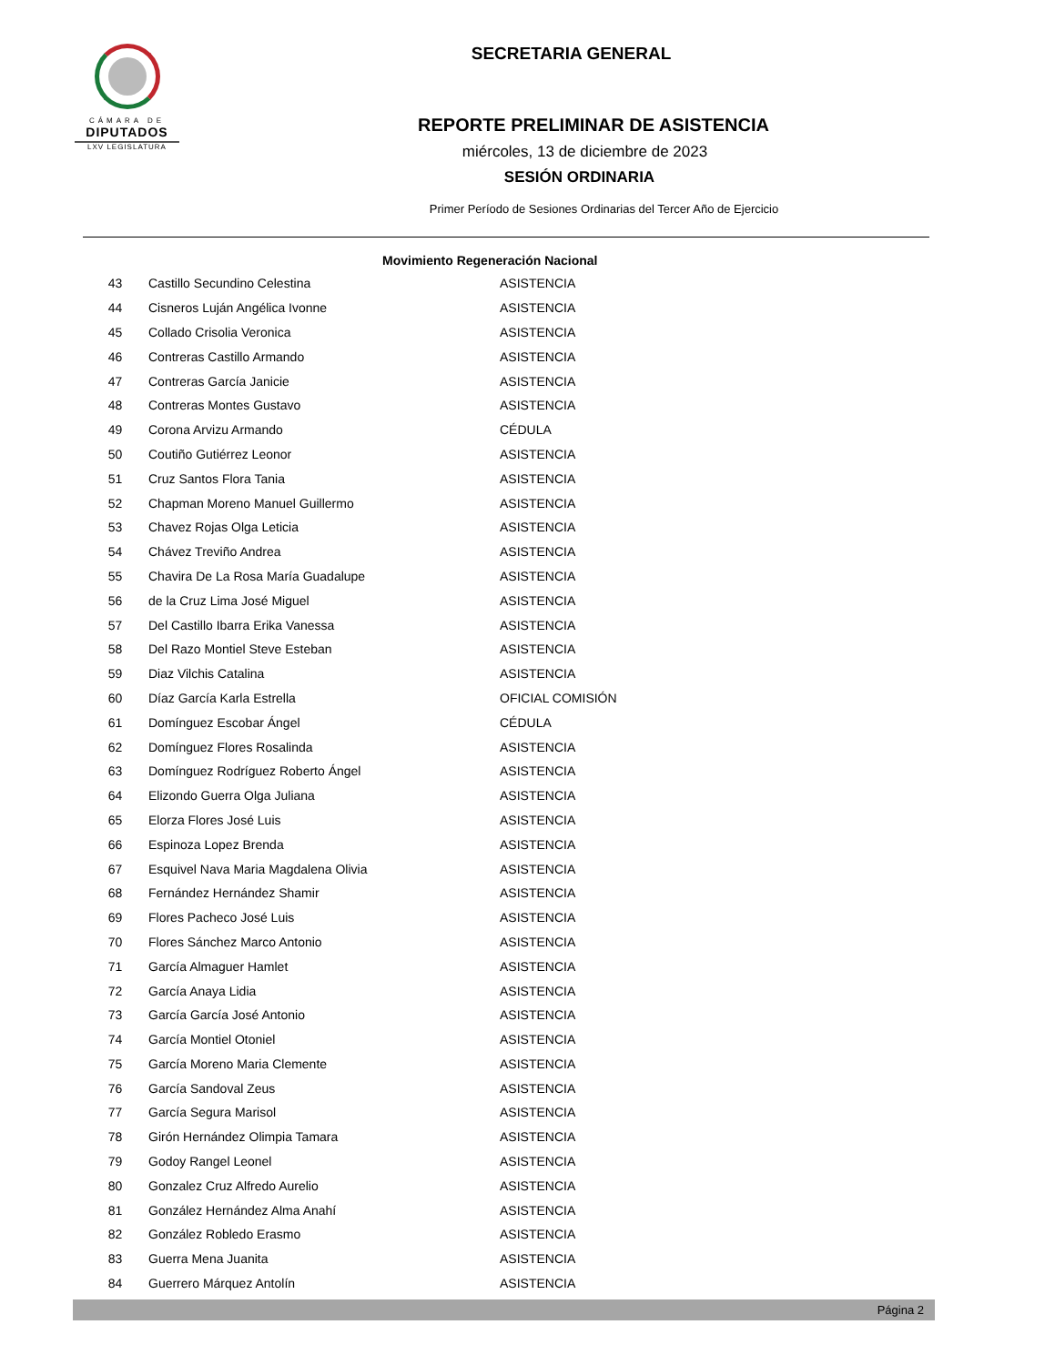CÁMARA DE
DIPUTADOS
LXV LEGISLATURA
SECRETARIA GENERAL
REPORTE PRELIMINAR DE ASISTENCIA
miércoles, 13 de diciembre de 2023
SESIÓN ORDINARIA
Primer Período de Sesiones Ordinarias del Tercer Año de Ejercicio
| Movimiento Regeneración Nacional | | |
| --- | --- | --- |
| 43 | Castillo Secundino Celestina | ASISTENCIA |
| 44 | Cisneros Luján Angélica Ivonne | ASISTENCIA |
| 45 | Collado Crisolia Veronica | ASISTENCIA |
| 46 | Contreras Castillo Armando | ASISTENCIA |
| 47 | Contreras García Janicie | ASISTENCIA |
| 48 | Contreras Montes Gustavo | ASISTENCIA |
| 49 | Corona Arvizu Armando | CÉDULA |
| 50 | Coutiño Gutiérrez Leonor | ASISTENCIA |
| 51 | Cruz Santos Flora Tania | ASISTENCIA |
| 52 | Chapman Moreno Manuel Guillermo | ASISTENCIA |
| 53 | Chavez Rojas Olga Leticia | ASISTENCIA |
| 54 | Chávez Treviño Andrea | ASISTENCIA |
| 55 | Chavira De La Rosa María Guadalupe | ASISTENCIA |
| 56 | de la Cruz Lima José Miguel | ASISTENCIA |
| 57 | Del Castillo Ibarra Erika Vanessa | ASISTENCIA |
| 58 | Del Razo Montiel Steve Esteban | ASISTENCIA |
| 59 | Diaz Vilchis Catalina | ASISTENCIA |
| 60 | Díaz García Karla Estrella | OFICIAL COMISIÓN |
| 61 | Domínguez Escobar Ángel | CÉDULA |
| 62 | Domínguez Flores Rosalinda | ASISTENCIA |
| 63 | Domínguez Rodríguez Roberto Ángel | ASISTENCIA |
| 64 | Elizondo Guerra Olga Juliana | ASISTENCIA |
| 65 | Elorza Flores José Luis | ASISTENCIA |
| 66 | Espinoza Lopez Brenda | ASISTENCIA |
| 67 | Esquivel Nava Maria Magdalena Olivia | ASISTENCIA |
| 68 | Fernández Hernández Shamir | ASISTENCIA |
| 69 | Flores Pacheco José Luis | ASISTENCIA |
| 70 | Flores Sánchez Marco Antonio | ASISTENCIA |
| 71 | García Almaguer Hamlet | ASISTENCIA |
| 72 | García Anaya Lidia | ASISTENCIA |
| 73 | García García José Antonio | ASISTENCIA |
| 74 | García Montiel Otoniel | ASISTENCIA |
| 75 | García Moreno Maria Clemente | ASISTENCIA |
| 76 | García Sandoval Zeus | ASISTENCIA |
| 77 | García Segura Marisol | ASISTENCIA |
| 78 | Girón Hernández Olimpia Tamara | ASISTENCIA |
| 79 | Godoy Rangel Leonel | ASISTENCIA |
| 80 | Gonzalez Cruz Alfredo Aurelio | ASISTENCIA |
| 81 | González Hernández Alma Anahí | ASISTENCIA |
| 82 | González Robledo Erasmo | ASISTENCIA |
| 83 | Guerra Mena Juanita | ASISTENCIA |
| 84 | Guerrero Márquez Antolín | ASISTENCIA |
Página 2